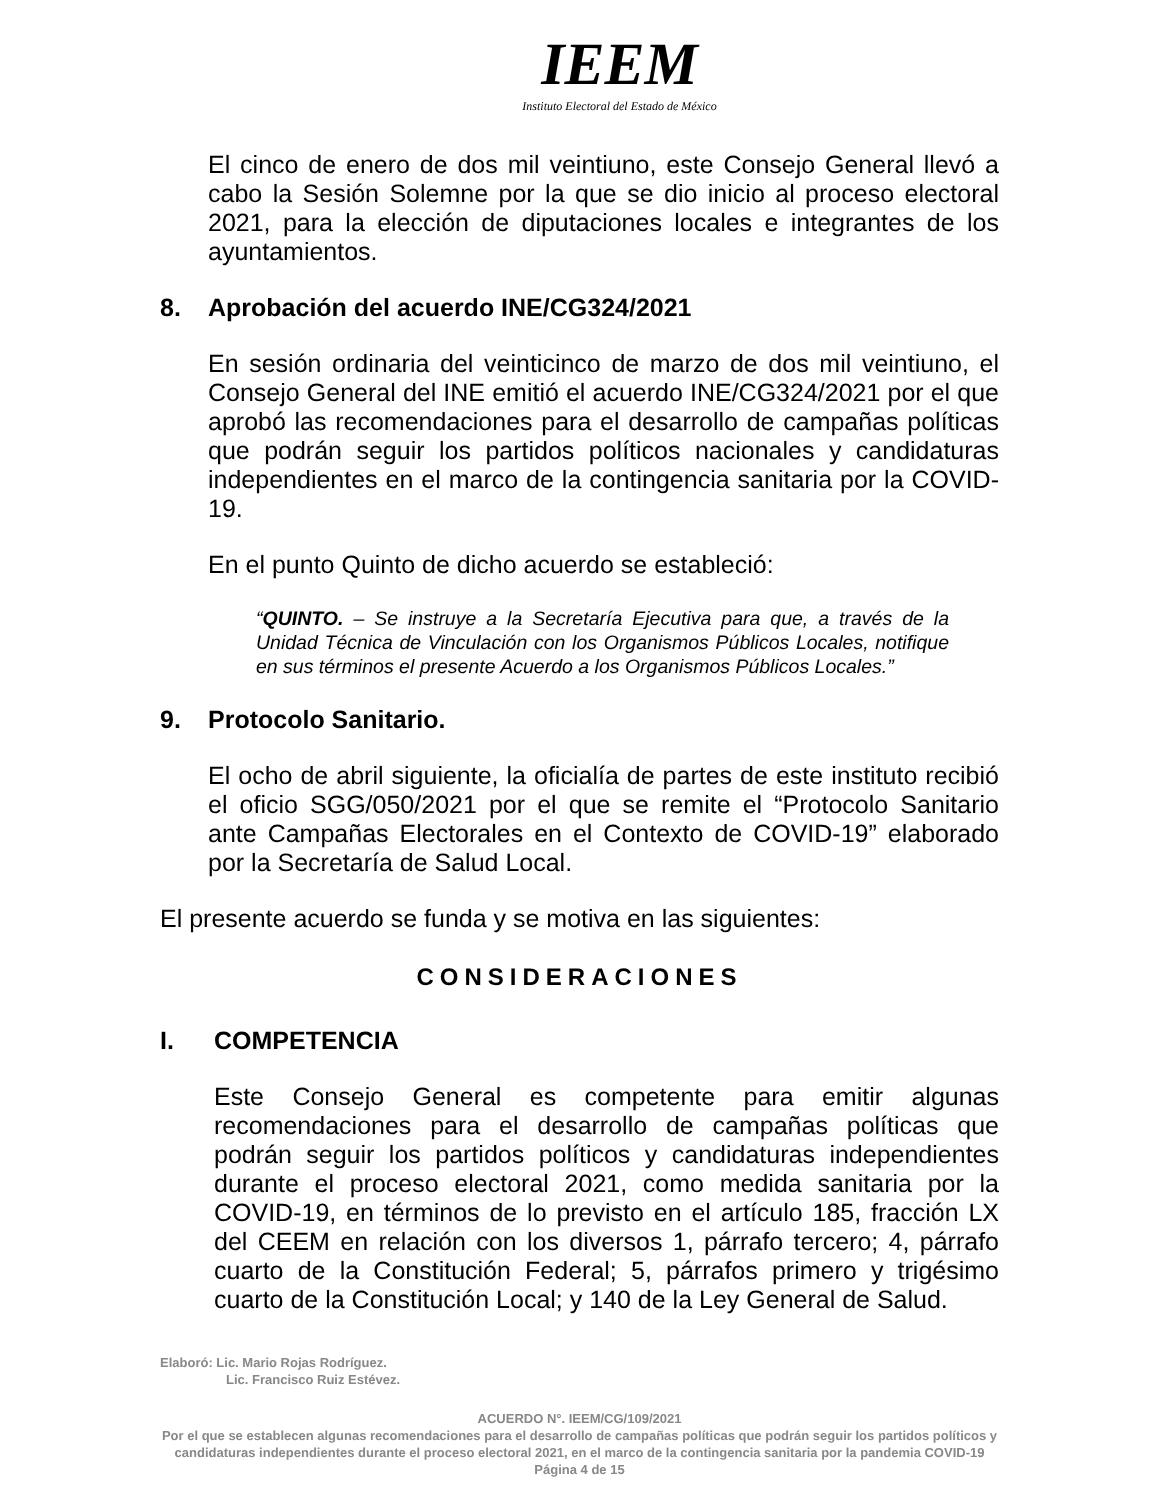IEEM
Instituto Electoral del Estado de México
El cinco de enero de dos mil veintiuno, este Consejo General llevó a cabo la Sesión Solemne por la que se dio inicio al proceso electoral 2021, para la elección de diputaciones locales e integrantes de los ayuntamientos.
8. Aprobación del acuerdo INE/CG324/2021
En sesión ordinaria del veinticinco de marzo de dos mil veintiuno, el Consejo General del INE emitió el acuerdo INE/CG324/2021 por el que aprobó las recomendaciones para el desarrollo de campañas políticas que podrán seguir los partidos políticos nacionales y candidaturas independientes en el marco de la contingencia sanitaria por la COVID-19.
En el punto Quinto de dicho acuerdo se estableció:
“QUINTO. – Se instruye a la Secretaría Ejecutiva para que, a través de la Unidad Técnica de Vinculación con los Organismos Públicos Locales, notifique en sus términos el presente Acuerdo a los Organismos Públicos Locales.”
9. Protocolo Sanitario.
El ocho de abril siguiente, la oficialía de partes de este instituto recibió el oficio SGG/050/2021 por el que se remite el “Protocolo Sanitario ante Campañas Electorales en el Contexto de COVID-19” elaborado por la Secretaría de Salud Local.
El presente acuerdo se funda y se motiva en las siguientes:
CONSIDERACIONES
I. COMPETENCIA
Este Consejo General es competente para emitir algunas recomendaciones para el desarrollo de campañas políticas que podrán seguir los partidos políticos y candidaturas independientes durante el proceso electoral 2021, como medida sanitaria por la COVID-19, en términos de lo previsto en el artículo 185, fracción LX del CEEM en relación con los diversos 1, párrafo tercero; 4, párrafo cuarto de la Constitución Federal; 5, párrafos primero y trigésimo cuarto de la Constitución Local; y 140 de la Ley General de Salud.
Elaboró: Lic. Mario Rojas Rodríguez.
Lic. Francisco Ruiz Estévez.
ACUERDO N°. IEEM/CG/109/2021
Por el que se establecen algunas recomendaciones para el desarrollo de campañas políticas que podrán seguir los partidos políticos y candidaturas independientes durante el proceso electoral 2021, en el marco de la contingencia sanitaria por la pandemia COVID-19
Página 4 de 15